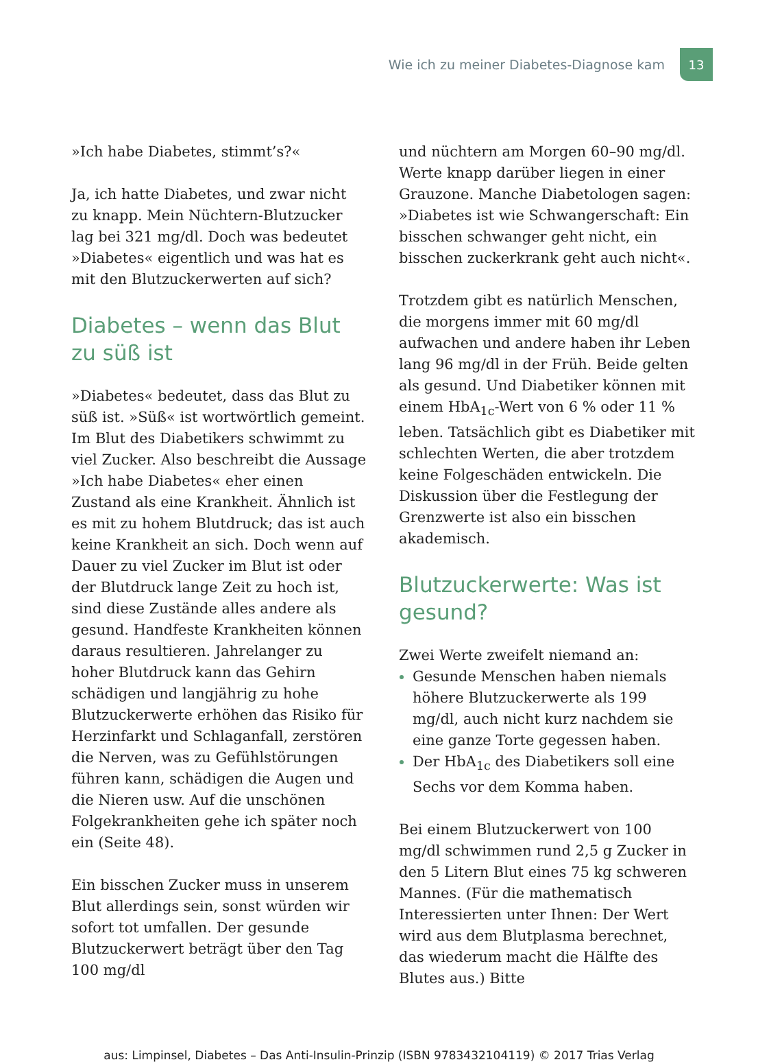Wie ich zu meiner Diabetes-Diagnose kam
13
»Ich habe Diabetes, stimmt’s?«
Ja, ich hatte Diabetes, und zwar nicht zu knapp. Mein Nüchtern-Blutzucker lag bei 321 mg/dl. Doch was bedeutet »Diabetes« eigentlich und was hat es mit den Blutzuckerwerten auf sich?
Diabetes – wenn das Blut zu süß ist
»Diabetes« bedeutet, dass das Blut zu süß ist. »Süß« ist wortwörtlich gemeint. Im Blut des Diabetikers schwimmt zu viel Zucker. Also beschreibt die Aussage »Ich habe Diabetes« eher einen Zustand als eine Krankheit. Ähnlich ist es mit zu hohem Blutdruck; das ist auch keine Krankheit an sich. Doch wenn auf Dauer zu viel Zucker im Blut ist oder der Blutdruck lange Zeit zu hoch ist, sind diese Zustände alles andere als gesund. Handfeste Krankheiten können daraus resultieren. Jahrelanger zu hoher Blutdruck kann das Gehirn schädigen und langjährig zu hohe Blutzuckerwerte erhöhen das Risiko für Herzinfarkt und Schlaganfall, zerstören die Nerven, was zu Gefühlstörungen führen kann, schädigen die Augen und die Nieren usw. Auf die unschönen Folgekrankheiten gehe ich später noch ein (Seite 48).
Ein bisschen Zucker muss in unserem Blut allerdings sein, sonst würden wir sofort tot umfallen. Der gesunde Blutzuckerwert beträgt über den Tag 100 mg/dl
und nüchtern am Morgen 60–90 mg/dl. Werte knapp darüber liegen in einer Grauzone. Manche Diabetologen sagen: »Diabetes ist wie Schwangerschaft: Ein bisschen schwanger geht nicht, ein bisschen zuckerkrank geht auch nicht«.
Trotzdem gibt es natürlich Menschen, die morgens immer mit 60 mg/dl aufwachen und andere haben ihr Leben lang 96 mg/dl in der Früh. Beide gelten als gesund. Und Diabetiker können mit einem HbA<sub>1c</sub>-Wert von 6 % oder 11 % leben. Tatsächlich gibt es Diabetiker mit schlechten Werten, die aber trotzdem keine Folgeschäden entwickeln. Die Diskussion über die Festlegung der Grenzwerte ist also ein bisschen akademisch.
Blutzuckerwerte: Was ist gesund?
Zwei Werte zweifelt niemand an:
Gesunde Menschen haben niemals höhere Blutzuckerwerte als 199 mg/dl, auch nicht kurz nachdem sie eine ganze Torte gegessen haben.
Der HbA<sub>1c</sub> des Diabetikers soll eine Sechs vor dem Komma haben.
Bei einem Blutzuckerwert von 100 mg/dl schwimmen rund 2,5 g Zucker in den 5 Litern Blut eines 75 kg schweren Mannes. (Für die mathematisch Interessierten unter Ihnen: Der Wert wird aus dem Blutplasma berechnet, das wiederum macht die Hälfte des Blutes aus.) Bitte
aus: Limpinsel, Diabetes – Das Anti-Insulin-Prinzip (ISBN 9783432104119) © 2017 Trias Verlag